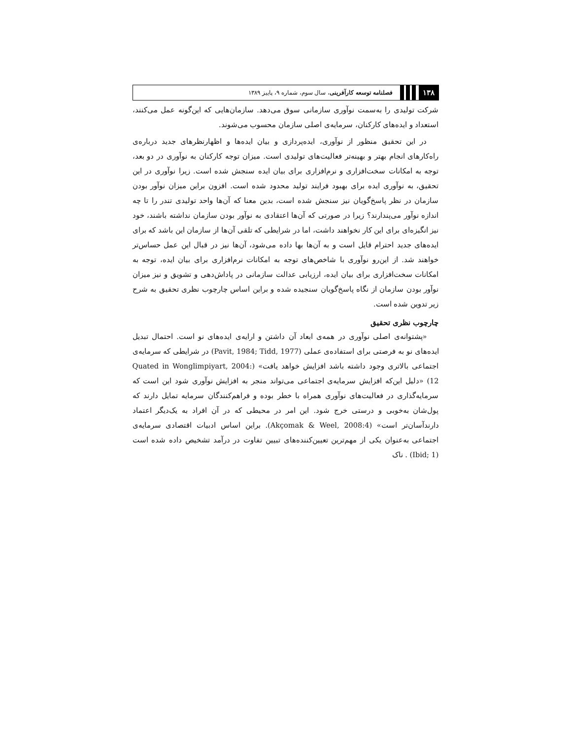۱۳۸ فصلنامه توسعه کارآفرینی، سال سوم، شماره ۹، پاییز ۱۳۸۹
شرکت تولیدی را به‌سمت نوآوری سازمانی سوق می‌دهد. سازمان‌هایی که این‌گونه عمل می‌کنند، استعداد و ایده‌های کارکنان، سرمایه‌ی اصلی سازمان محسوب می‌شوند.
در این تحقیق منظور از نوآوری، ایده‌پردازی و بیان ایده‌ها و اظهارنظرهای جدید درباره‌ی راه‌کارهای انجام بهتر و بهینه‌تر فعالیت‌های تولیدی است. میزان توجه کارکنان به نوآوری در دو بعد، توجه به امکانات سخت‌افزاری و نرم‌افزاری برای بیان ایده سنجش شده است. زیرا نوآوری در این تحقیق، به نوآوری ایده برای بهبود فرایند تولید محدود شده است. افزون براین میزان نوآور بودن سازمان در نظر پاسخ‌گویان نیز سنجش شده است، بدین معنا که آن‌ها واحد تولیدی تندر را تا چه اندازه نوآور می‌پندارند؟ زیرا در صورتی که آن‌ها اعتقادی به نوآور بودن سازمان نداشته باشند، خود نیز انگیزه‌ای برای این کار نخواهند داشت، اما در شرایطی که تلقی آن‌ها از سازمان این باشد که برای ایده‌های جدید احترام قایل است و به آن‌ها بها داده می‌شود، آن‌ها نیز در قبال این عمل حساس‌تر خواهند شد. از این‌رو نوآوری با شاخص‌های توجه به امکانات نرم‌افزاری برای بیان ایده، توجه به امکانات سخت‌افزاری برای بیان ایده، ارزیابی عدالت سازمانی در پاداش‌دهی و تشویق و نیز میزان نوآور بودن سازمان از نگاه پاسخ‌گویان سنجیده شده و براین اساس چارچوب نظری تحقیق به شرح زیر تدوین شده است.
چارچوب نظری تحقیق
«پشتوانه‌ی اصلی نوآوری در همه‌ی ابعاد آن داشتن و ارایه‌ی ایده‌های نو است. احتمال تبدیل ایده‌های نو به فرصتی برای استفاده‌ی عملی (Pavit, 1984; Tidd, 1977) در شرایطی که سرمایه‌ی اجتماعی بالاتری وجود داشته باشد افزایش خواهد یافت» (Quated in Wonglimpiyart, 2004: 12) «دلیل این‌که افزایش سرمایه‌ی اجتماعی می‌تواند منجر به افزایش نوآوری شود این است که سرمایه‌گذاری در فعالیت‌های نوآوری همراه با خطر بوده و فراهم‌کنندگان سرمایه تمایل دارند که پول‌شان به‌خوبی و درستی خرج شود. این امر در محیطی که در آن افراد به یک‌دیگر اعتماد دارندآسان‌تر است» (Akçomak & Weel, 2008:4). براین اساس ادبیات اقتصادی سرمایه‌ی اجتماعی به‌عنوان یکی از مهم‌ترین تعیین‌کننده‌های تبیین تفاوت در درآمد تشخیص داده شده است (Ibid; 1) . ناک